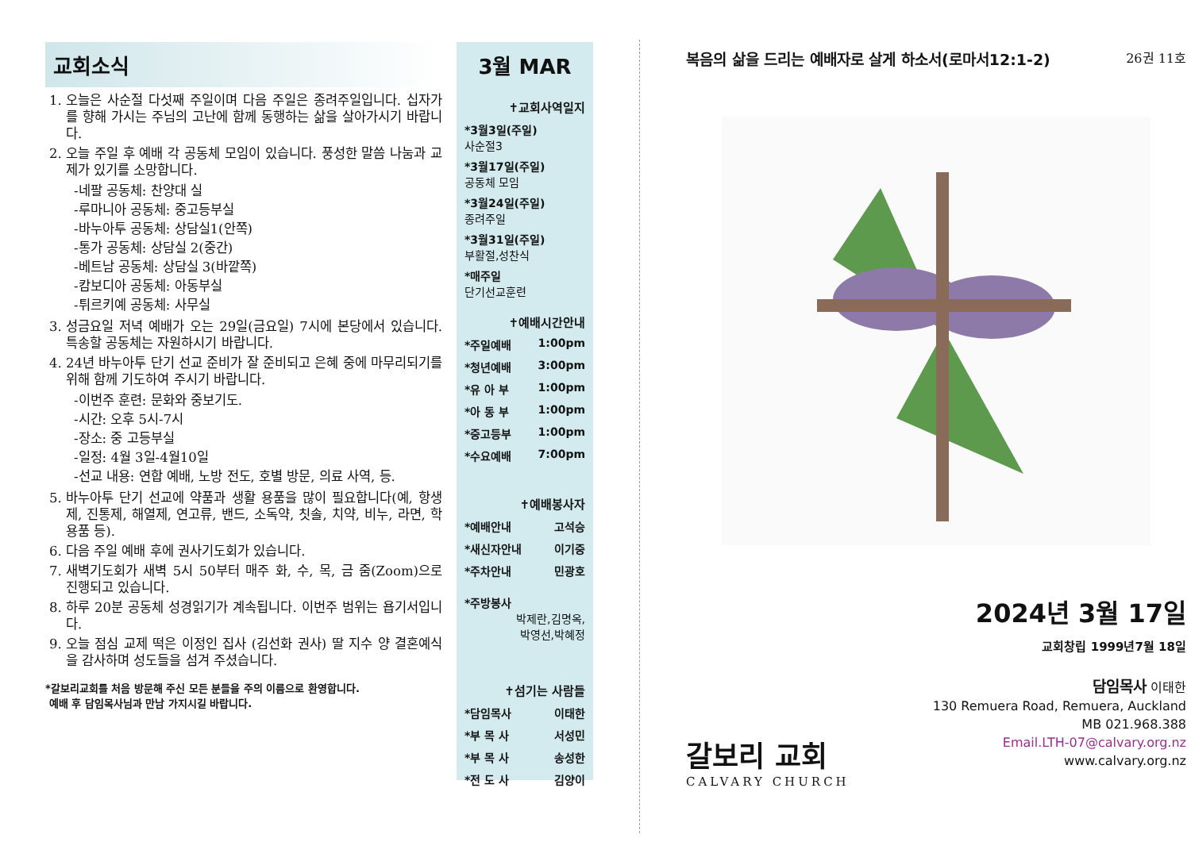교회소식
1. 오늘은 사순절 다섯째 주일이며 다음 주일은 종려주일입니다. 십자가를 향해 가시는 주님의 고난에 함께 동행하는 삶을 살아가시기 바랍니다.
2. 오늘 주일 후 예배 각 공동체 모임이 있습니다. 풍성한 말씀 나눔과 교제가 있기를 소망합니다.
-네팔 공동체: 찬양대 실
-루마니아 공동체: 중고등부실
-바누아투 공동체: 상담실1(안쪽)
-통가 공동체: 상담실 2(중간)
-베트남 공동체: 상담실 3(바깥쪽)
-캄보디아 공동체: 아동부실
-튀르키예 공동체: 사무실
3. 성금요일 저녁 예배가 오는 29일(금요일) 7시에 본당에서 있습니다. 특송할 공동체는 자원하시기 바랍니다.
4. 24년 바누아투 단기 선교 준비가 잘 준비되고 은혜 중에 마무리되기를 위해 함께 기도하여 주시기 바랍니다.
-이번주 훈련: 문화와 중보기도.
-시간: 오후 5시-7시
-장소: 중 고등부실
-일정: 4월 3일-4월10일
-선교 내용: 연합 예배, 노방 전도, 호별 방문, 의료 사역, 등.
5. 바누아투 단기 선교에 약품과 생활 용품을 많이 필요합니다(예, 항생제, 진통제, 해열제, 연고류, 밴드, 소독약, 칫솔, 치약, 비누, 라면, 학용품 등).
6. 다음 주일 예배 후에 권사기도회가 있습니다.
7. 새벽기도회가 새벽 5시 50부터 매주 화, 수, 목, 금 줌(Zoom)으로 진행되고 있습니다.
8. 하루 20분 공동체 성경읽기가 계속됩니다. 이번주 범위는 욥기서입니다.
9. 오늘 점심 교제 떡은 이정인 집사 (김선화 권사) 딸 지수 양 결혼예식을 감사하며 성도들을 섬겨 주셨습니다.
*갈보리교회를 처음 방문해 주신 모든 분들을 주의 이름으로 환영합니다.
예배 후 담임목사님과 만남 가지시길 바랍니다.
3월 MAR
✝교회사역일지
*3월3일(주일)
사순절3
*3월17일(주일)
공동체 모임
*3월24일(주일)
종려주일
*3월31일(주일)
부활절,성찬식
*매주일
단기선교훈련
✝예배시간안내
*주일예배 1:00pm
*청년예배 3:00pm
*유 아 부 1:00pm
*아 동 부 1:00pm
*중고등부 1:00pm
*수요예배 7:00pm
✝예배봉사자
*예배안내 고석승
*새신자안내 이기중
*주차안내 민광호
*주방봉사
박제란,김명옥,
박영선,박혜정
✝섬기는 사람들
*담임목사 이태한
*부 목 사 서성민
*부 목 사 송성한
*전 도 사 김양이
복음의 삶을 드리는 예배자로 살게 하소서(로마서12:1-2) 26권 11호
2024년 3월 17일
교회창립 1999년7월 18일
갈보리 교회
CALVARY CHURCH
담임목사 이태한
130 Remuera Road, Remuera, Auckland
MB 021.968.388
Email.LTH-07@calvary.org.nz
www.calvary.org.nz